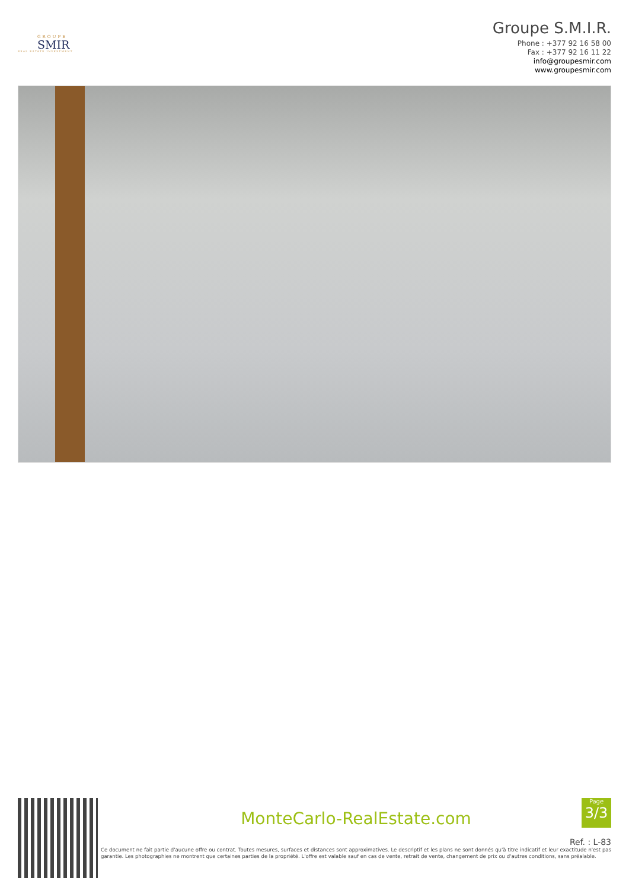GROUPE
SMIR
REAL ESTATE INVESTMENT
Groupe S.M.I.R.
Phone : +377 92 16 58 00
Fax : +377 92 16 11 22
info@groupesmir.com
www.groupesmir.com
MonteCarlo-RealEstate.com
Ref. : L-83
Ce document ne fait partie d'aucune offre ou contrat. Toutes mesures, surfaces et distances sont approximatives. Le descriptif et les plans ne sont donnés qu'à titre indicatif et leur exactitude n'est pas garantie. Les photographies ne montrent que certaines parties de la propriété. L'offre est valable sauf en cas de vente, retrait de vente, changement de prix ou d'autres conditions, sans préalable.
Page
3/3